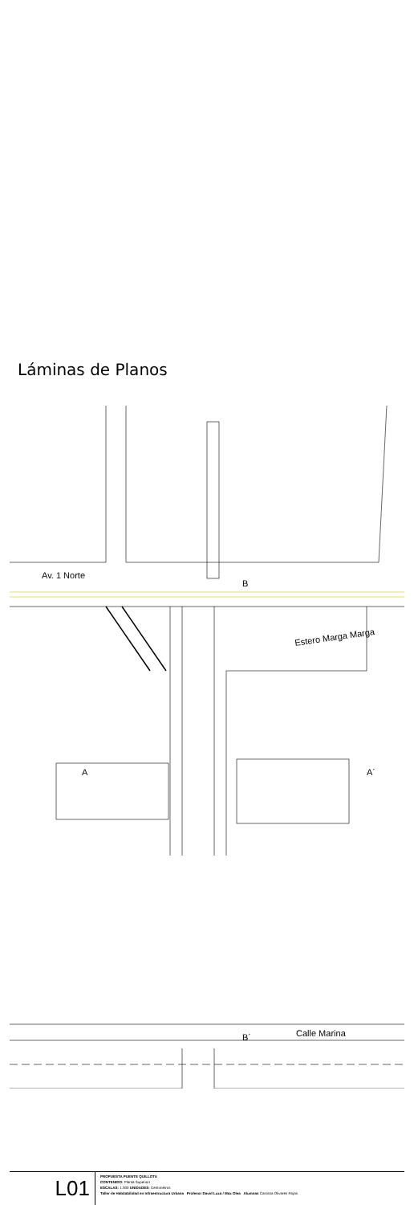Láminas de Planos
Av. 1 Norte
B
Estero Marga Marga
A A´
Calle Marina
B´
L01
PROPUESTA PUENTE QUILLOTA
CONTENIDO: Planta Superiorr
ESCALAS: 1:300 UNIDADES: Centímetros
Taller de Habitabilidad en Infraestructura Urbana Profesor David Luza / Max Olea Alumnas Carolina Olivares Rojas